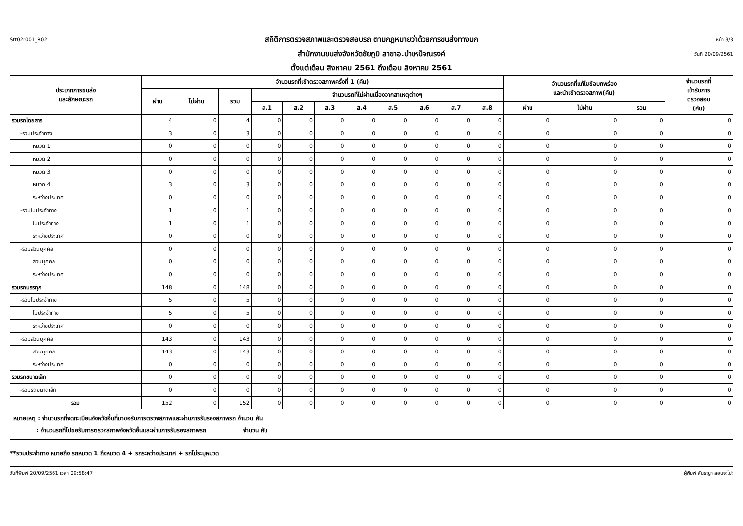Stt02r001_R02
สถิติการตรวจสภาพและตรวจสอบรถ ตามกฎหมายว่าด้วยการขนส่งทางบก
สำนักงานขนส่งจังหวัดชัยภูมิ สาขาอ.บำเหน็จณรงค์
ตั้งแต่เดือน สิงหาคม 2561 ถึงเดือน สิงหาคม 2561
หน้า 3/3
วันที่ 20/09/2561
| ประเภทการขนส่ง และลักษณะรถ | จำนวนรถที่เข้าตรวจสภาพครั้งที่ 1 (คัน) | | | | | | | | | | | จำนวนรถที่แก้ไขข้อบกพร่อง และนำเข้าตรวจสภาพ(คัน) | | | จำนวนรถที่ เข้ารับการ ตรวจสอบ (คัน) |
| --- | --- | --- | --- | --- | --- | --- | --- | --- | --- | --- | --- | --- | --- | --- | --- |
| | ผ่าน | ไม่ผ่าน | รวม | จำนวนรถที่ไม่ผ่านเนื่องจากสาเหตุต่างๆ | | | | | | | | | | | |
| | | | | ส.1 | ส.2 | ส.3 | ส.4 | ส.5 | ส.6 | ส.7 | ส.8 | ผ่าน | ไม่ผ่าน | รวม | |
| รวมรถโดยสาร | 4 | 0 | 4 | 0 | 0 | 0 | 0 | 0 | 0 | 0 | 0 | 0 | 0 | 0 | 0 |
| -รวมประจำทาง | 3 | 0 | 3 | 0 | 0 | 0 | 0 | 0 | 0 | 0 | 0 | 0 | 0 | 0 | 0 |
| หมวด 1 | 0 | 0 | 0 | 0 | 0 | 0 | 0 | 0 | 0 | 0 | 0 | 0 | 0 | 0 | 0 |
| หมวด 2 | 0 | 0 | 0 | 0 | 0 | 0 | 0 | 0 | 0 | 0 | 0 | 0 | 0 | 0 | 0 |
| หมวด 3 | 0 | 0 | 0 | 0 | 0 | 0 | 0 | 0 | 0 | 0 | 0 | 0 | 0 | 0 | 0 |
| หมวด 4 | 3 | 0 | 3 | 0 | 0 | 0 | 0 | 0 | 0 | 0 | 0 | 0 | 0 | 0 | 0 |
| ระหว่างประเทศ | 0 | 0 | 0 | 0 | 0 | 0 | 0 | 0 | 0 | 0 | 0 | 0 | 0 | 0 | 0 |
| -รวมไม่ประจำทาง | 1 | 0 | 1 | 0 | 0 | 0 | 0 | 0 | 0 | 0 | 0 | 0 | 0 | 0 | 0 |
| ไม่ประจำทาง | 1 | 0 | 1 | 0 | 0 | 0 | 0 | 0 | 0 | 0 | 0 | 0 | 0 | 0 | 0 |
| ระหว่างประเทศ | 0 | 0 | 0 | 0 | 0 | 0 | 0 | 0 | 0 | 0 | 0 | 0 | 0 | 0 | 0 |
| -รวมส่วนบุคคล | 0 | 0 | 0 | 0 | 0 | 0 | 0 | 0 | 0 | 0 | 0 | 0 | 0 | 0 | 0 |
| ส่วนบุคคล | 0 | 0 | 0 | 0 | 0 | 0 | 0 | 0 | 0 | 0 | 0 | 0 | 0 | 0 | 0 |
| ระหว่างประเทศ | 0 | 0 | 0 | 0 | 0 | 0 | 0 | 0 | 0 | 0 | 0 | 0 | 0 | 0 | 0 |
| รวมรถบรรทุก | 148 | 0 | 148 | 0 | 0 | 0 | 0 | 0 | 0 | 0 | 0 | 0 | 0 | 0 | 0 |
| -รวมไม่ประจำทาง | 5 | 0 | 5 | 0 | 0 | 0 | 0 | 0 | 0 | 0 | 0 | 0 | 0 | 0 | 0 |
| ไม่ประจำทาง | 5 | 0 | 5 | 0 | 0 | 0 | 0 | 0 | 0 | 0 | 0 | 0 | 0 | 0 | 0 |
| ระหว่างประเทศ | 0 | 0 | 0 | 0 | 0 | 0 | 0 | 0 | 0 | 0 | 0 | 0 | 0 | 0 | 0 |
| -รวมส่วนบุคคล | 143 | 0 | 143 | 0 | 0 | 0 | 0 | 0 | 0 | 0 | 0 | 0 | 0 | 0 | 0 |
| ส่วนบุคคล | 143 | 0 | 143 | 0 | 0 | 0 | 0 | 0 | 0 | 0 | 0 | 0 | 0 | 0 | 0 |
| ระหว่างประเทศ | 0 | 0 | 0 | 0 | 0 | 0 | 0 | 0 | 0 | 0 | 0 | 0 | 0 | 0 | 0 |
| รวมรถขนาดเล็ก | 0 | 0 | 0 | 0 | 0 | 0 | 0 | 0 | 0 | 0 | 0 | 0 | 0 | 0 | 0 |
| -รวมรถขนาดเล็ก | 0 | 0 | 0 | 0 | 0 | 0 | 0 | 0 | 0 | 0 | 0 | 0 | 0 | 0 | 0 |
| รวม | 152 | 0 | 152 | 0 | 0 | 0 | 0 | 0 | 0 | 0 | 0 | 0 | 0 | 0 | 0 |
หมายเหตุ : จำนวนรถที่จดทะเบียนจังหวัดอื่นที่มาขอรับการตรวจสภาพและผ่านการรับรองสภาพรถ จำนวน คัน
: จำนวนรถที่ไปขอรับการตรวจสภาพจังหวัดอื่นและผ่านการรับรองสภาพรถ จำนวน คัน
**รวมประจำทาง หมายถึง รถหมวด 1 ถึงหมวด 4 + รถระหว่างประเทศ + รถไม่ระบุหมวด
วันที่พิมพ์ 20/09/2561 เวลา 09:58:47 ผู้พิมพ์ สันธญา สอนจะโปะ